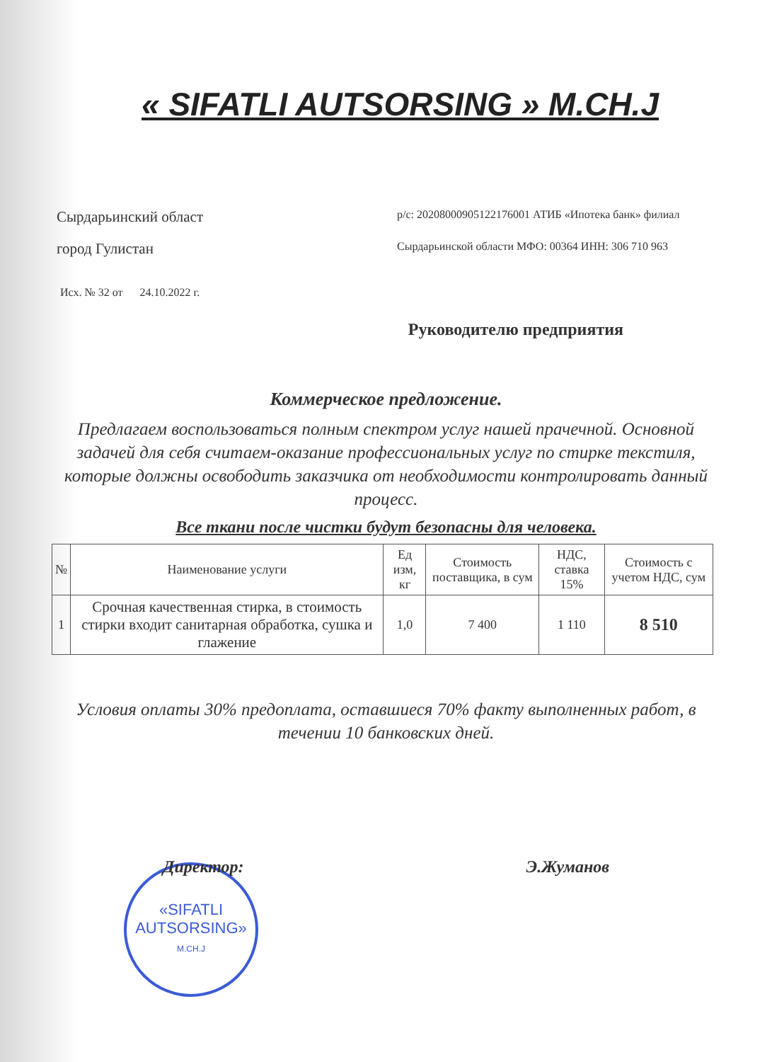« SIFATLI AUTSORSING » M.CH.J
Сырдарьинский област
р/с: 20208000905122176001 АТИБ «Ипотека банк» филиал
город Гулистан
Сырдарьинской области МФО: 00364 ИНН: 306 710 963
Исх. № 32 от 24.10.2022 г.
Руководителю предприятия
Коммерческое предложение.
Предлагаем воспользоваться полным спектром услуг нашей прачечной. Основной задачей для себя считаем-оказание профессиональных услуг по стирке текстиля, которые должны освободить заказчика от необходимости контролировать данный процесс.
Все ткани после чистки будут безопасны для человека.
| № | Наименование услуги | Ед изм, кг | Стоимость поставщика, в сум | НДС, ставка 15% | Стоимость с учетом НДС, сум |
| --- | --- | --- | --- | --- | --- |
| 1 | Срочная качественная стирка, в стоимость стирки входит санитарная обработка, сушка и глажение | 1,0 | 7 400 | 1 110 | 8 510 |
Условия оплаты 30% предоплата, оставшиеся 70% факту выполненных работ, в течении 10 банковских дней.
Директор: Э.Жуманов
«SIFATLI
AUTSORSING»
M.CH.J